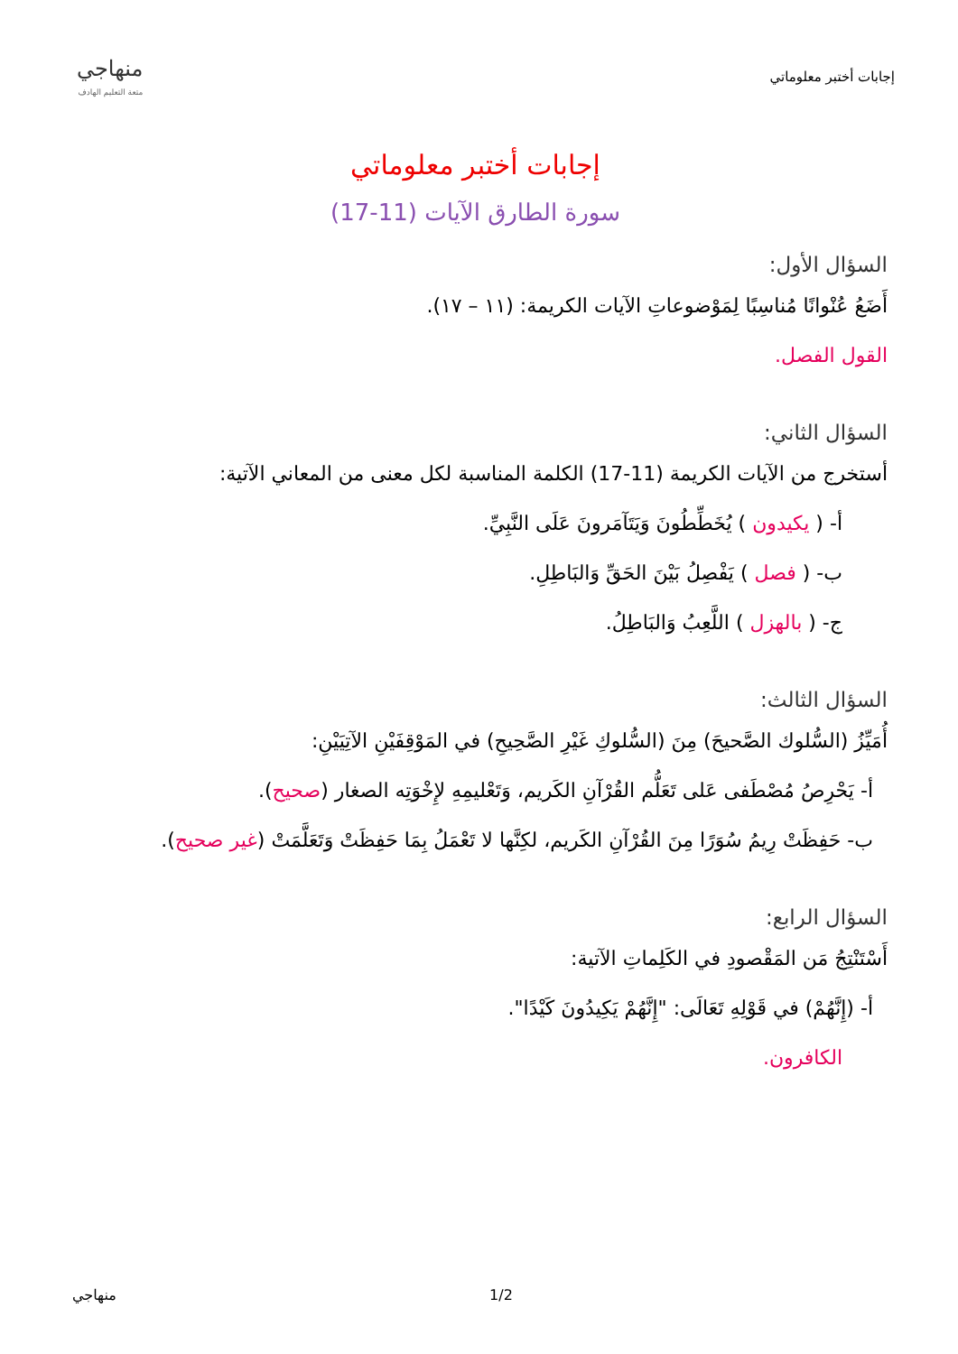إجابات أختبر معلوماتي
منهاجي
متعة التعليم الهادف
إجابات أختبر معلوماتي
سورة الطارق الآيات (11-17)
السؤال الأول:
أَضَعُ عُنْوانًا مُناسِبًا لِمَوْضوعاتِ الآيات الكريمة: (١١ – ١٧).
القول الفصل.
السؤال الثاني:
أستخرج من الآيات الكريمة (11-17) الكلمة المناسبة لكل معنى من المعاني الآتية:
أ- ( يكيدون ) يُخَطِّطُونَ وَيَتَآمَرونَ عَلَى النَّبِيِّ.
ب- ( فصل ) يَفْصِلُ بَيْنَ الحَقِّ وَالبَاطِلِ.
ج- ( بالهزل ) اللَّعِبُ وَالبَاطِلُ.
السؤال الثالث:
أُمَيِّزُ (السُّلوك الصَّحيحَ) مِنَ (السُّلوكِ غَيْرِ الصَّحِيحِ) في المَوْقِفَيْنِ الآتِيَيْنِ:
أ- يَحْرِصُ مُصْطَفى عَلى تَعَلُّم القُرْآنِ الكَريم، وَتَعْليمِهِ لإِخْوَتِه الصغار (صحيح).
ب- حَفِظَتْ رِيمُ سُوَرًا مِنَ القُرْآنِ الكَريم، لكِنَّها لا تَعْمَلُ بِمَا حَفِظَتْ وَتَعَلَّمَتْ (غير صحيح).
السؤال الرابع:
أَسْتَنْتِجُ مَن المَقْصودِ في الكَلِماتِ الآتية:
أ- (إِنَّهُمْ) في قَوْلِهِ تَعَالَى: "إِنَّهُمْ يَكِيدُونَ كَيْدًا".
الكافرون.
منهاجي 1/2